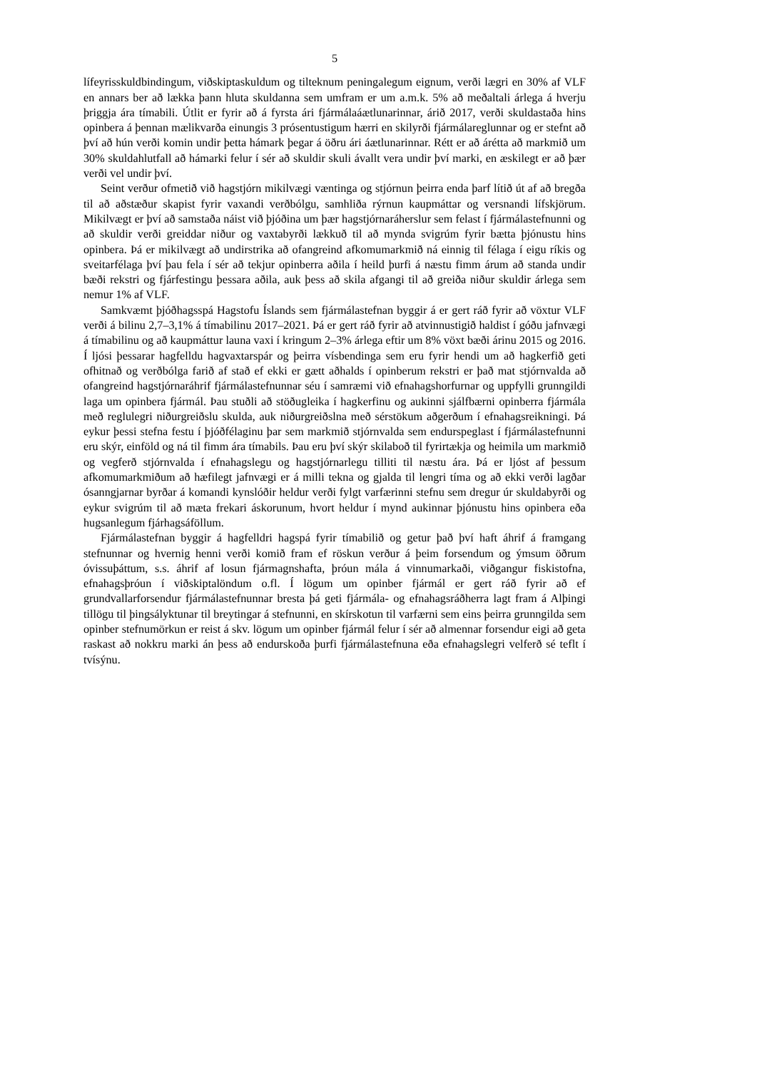5
lífeyrisskuldbindingum, viðskiptaskuldum og tilteknum peningalegum eignum, verði lægri en 30% af VLF en annars ber að lækka þann hluta skuldanna sem umfram er um a.m.k. 5% að meðaltali árlega á hverju þriggja ára tímabili. Útlit er fyrir að á fyrsta ári fjármálaáætlunarinnar, árið 2017, verði skuldastaða hins opinbera á þennan mælikvarða einungis 3 prósentustigum hærri en skilyrði fjármálareglunnar og er stefnt að því að hún verði komin undir þetta hámark þegar á öðru ári áætlunarinnar. Rétt er að árétta að markmið um 30% skuldahlutfall að hámarki felur í sér að skuldir skuli ávallt vera undir því marki, en æskilegt er að þær verði vel undir því.
Seint verður ofmetið við hagstjórn mikilvægi væntinga og stjórnun þeirra enda þarf lítið út af að bregða til að aðstæður skapist fyrir vaxandi verðbólgu, samhliða rýrnun kaupmáttar og versnandi lífskjörum. Mikilvægt er því að samstaða náist við þjóðina um þær hagstjórnaráherslur sem felast í fjármálastefnunni og að skuldir verði greiddar niður og vaxtabyrði lækkuð til að mynda svigrúm fyrir bætta þjónustu hins opinbera. Þá er mikilvægt að undirstrika að ofangreind afkomumarkmið ná einnig til félaga í eigu ríkis og sveitarfélaga því þau fela í sér að tekjur opinberra aðila í heild þurfi á næstu fimm árum að standa undir bæði rekstri og fjárfestingu þessara aðila, auk þess að skila afgangi til að greiða niður skuldir árlega sem nemur 1% af VLF.
Samkvæmt þjóðhagsspá Hagstofu Íslands sem fjármálastefnan byggir á er gert ráð fyrir að vöxtur VLF verði á bilinu 2,7–3,1% á tímabilinu 2017–2021. Þá er gert ráð fyrir að atvinnustigið haldist í góðu jafnvægi á tímabilinu og að kaupmáttur launa vaxi í kringum 2–3% árlega eftir um 8% vöxt bæði árinu 2015 og 2016. Í ljósi þessarar hagfelldu hagvaxtarspár og þeirra vísbendinga sem eru fyrir hendi um að hagkerfið geti ofhitnað og verðbólga farið af stað ef ekki er gætt aðhalds í opinberum rekstri er það mat stjórnvalda að ofangreind hagstjórnaráhrif fjármálastefnunnar séu í samræmi við efnahagshorfurnar og uppfylli grunngildi laga um opinbera fjármál. Þau stuðli að stöðugleika í hagkerfinu og aukinni sjálfbærni opinberra fjármála með reglulegri niðurgreiðslu skulda, auk niðurgreiðslna með sérstökum aðgerðum í efnahagsreikningi. Þá eykur þessi stefna festu í þjóðfélaginu þar sem markmið stjórnvalda sem endurspeglast í fjármálastefnunni eru skýr, einföld og ná til fimm ára tímabils. Þau eru því skýr skilaboð til fyrirtækja og heimila um markmið og vegferð stjórnvalda í efnahagslegu og hagstjórnarlegu tilliti til næstu ára. Þá er ljóst af þessum afkomumarkmiðum að hæfilegt jafnvægi er á milli tekna og gjalda til lengri tíma og að ekki verði lagðar ósanngjarnar byrðar á komandi kynslóðir heldur verði fylgt varfærinni stefnu sem dregur úr skuldabyrði og eykur svigrúm til að mæta frekari áskorunum, hvort heldur í mynd aukinnar þjónustu hins opinbera eða hugsanlegum fjárhagsáföllum.
Fjármálastefnan byggir á hagfelldri hagspá fyrir tímabilið og getur það því haft áhrif á framgang stefnunnar og hvernig henni verði komið fram ef röskun verður á þeim forsendum og ýmsum öðrum óvissuþáttum, s.s. áhrif af losun fjármagnshafta, þróun mála á vinnumarkaði, viðgangur fiskistofna, efnahagsþróun í viðskiptalöndum o.fl. Í lögum um opinber fjármál er gert ráð fyrir að ef grundvallarforsendur fjármálastefnunnar bresta þá geti fjármála- og efnahagsráðherra lagt fram á Alþingi tillögu til þingsályktunar til breytingar á stefnunni, en skírskotun til varfærni sem eins þeirra grunngilda sem opinber stefnumörkun er reist á skv. lögum um opinber fjármál felur í sér að almennar forsendur eigi að geta raskast að nokkru marki án þess að endurskoða þurfi fjármálastefnuna eða efnahagslegri velferð sé teflt í tvísýnu.